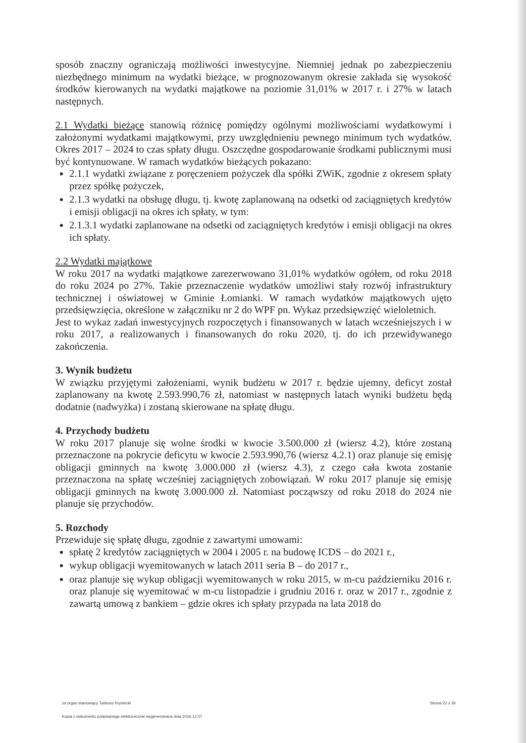sposób znaczny ograniczają możliwości inwestycyjne. Niemniej jednak po zabezpieczeniu niezbędnego minimum na wydatki bieżące, w prognozowanym okresie zakłada się wysokość środków kierowanych na wydatki majątkowe na poziomie 31,01% w 2017 r. i 27% w latach następnych.
2.1 Wydatki bieżące stanowią różnicę pomiędzy ogólnymi możliwościami wydatkowymi i założonymi wydatkami majątkowymi, przy uwzględnieniu pewnego minimum tych wydatków. Okres 2017 – 2024 to czas spłaty długu. Oszczędne gospodarowanie środkami publicznymi musi być kontynuowane. W ramach wydatków bieżących pokazano:
2.1.1 wydatki związane z poręczeniem pożyczek dla spółki ZWiK, zgodnie z okresem spłaty przez spółkę pożyczek,
2.1.3 wydatki na obsługę długu, tj. kwotę zaplanowaną na odsetki od zaciągniętych kredytów i emisji obligacji na okres ich spłaty, w tym:
2.1.3.1 wydatki zaplanowane na odsetki od zaciągniętych kredytów i emisji obligacji na okres ich spłaty.
2.2 Wydatki majątkowe
W roku 2017 na wydatki majątkowe zarezerwowano 31,01% wydatków ogółem, od roku 2018 do roku 2024 po 27%. Takie przeznaczenie wydatków umożliwi stały rozwój infrastruktury technicznej i oświatowej w Gminie Łomianki. W ramach wydatków majątkowych ujęto przedsięwzięcia, określone w załączniku nr 2 do WPF pn. Wykaz przedsięwzięć wieloletnich.
Jest to wykaz zadań inwestycyjnych rozpoczętych i finansowanych w latach wcześniejszych i w roku 2017, a realizowanych i finansowanych do roku 2020, tj. do ich przewidywanego zakończenia.
3. Wynik budżetu
W związku przyjętymi założeniami, wynik budżetu w 2017 r. będzie ujemny, deficyt został zaplanowany na kwotę 2.593.990,76 zł, natomiast w następnych latach wyniki budżetu będą dodatnie (nadwyżka) i zostaną skierowane na spłatę długu.
4. Przychody budżetu
W roku 2017 planuje się wolne środki w kwocie 3.500.000 zł (wiersz 4.2), które zostaną przeznaczone na pokrycie deficytu w kwocie 2.593.990,76 (wiersz 4.2.1) oraz planuje się emisję obligacji gminnych na kwotę 3.000.000 zł (wiersz 4.3), z czego cała kwota zostanie przeznaczona na spłatę wcześniej zaciągniętych zobowiązań. W roku 2017 planuje się emisję obligacji gminnych na kwotę 3.000.000 zł. Natomiast począwszy od roku 2018 do 2024 nie planuje się przychodów.
5. Rozchody
Przewiduje się spłatę długu, zgodnie z zawartymi umowami:
spłatę 2 kredytów zaciągniętych w 2004 i 2005 r. na budowę ICDS – do 2021 r.,
wykup obligacji wyemitowanych w latach 2011 seria B – do 2017 r.,
oraz planuje się wykup obligacji wyemitowanych w roku 2015, w m-cu październiku 2016 r. oraz planuje się wyemitować w m-cu listopadzie i grudniu 2016 r. oraz w 2017 r., zgodnie z zawartą umową z bankiem – gdzie okres ich spłaty przypada na lata 2018 do
Strona 22 z 36 za organ stanowiący Tadeusz Krystecki
Kopia z dokumentu podpisanego elektronicznie wygenerowana dnia 2016.12.07